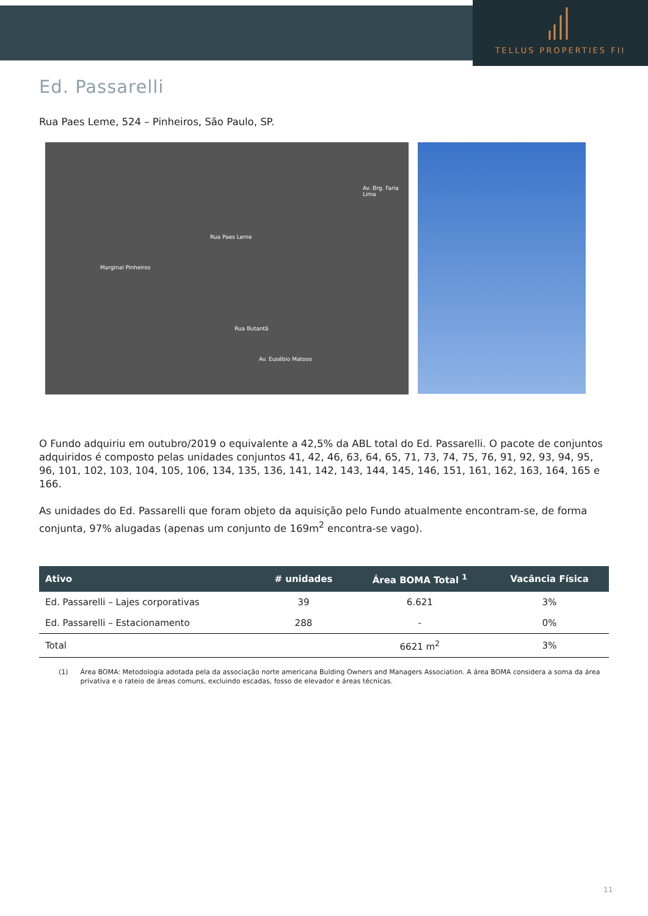TELLUS PROPERTIES FII
Ed. Passarelli
Rua Paes Leme, 524 – Pinheiros, São Paulo, SP.
Rua Paes Leme
Marginal Pinheiros
Av. Brg. Faria Lima
Rua Butantã
Av. Eusébio Matoso
O Fundo adquiriu em outubro/2019 o equivalente a 42,5% da ABL total do Ed. Passarelli. O pacote de conjuntos adquiridos é composto pelas unidades conjuntos 41, 42, 46, 63, 64, 65, 71, 73, 74, 75, 76, 91, 92, 93, 94, 95, 96, 101, 102, 103, 104, 105, 106, 134, 135, 136, 141, 142, 143, 144, 145, 146, 151, 161, 162, 163, 164, 165 e 166.
As unidades do Ed. Passarelli que foram objeto da aquisição pelo Fundo atualmente encontram-se, de forma conjunta, 97% alugadas (apenas um conjunto de 169m<sup>2</sup> encontra-se vago).
| Ativo | # unidades | Área BOMA Total <sup>1</sup> | Vacância Física |
| --- | --- | --- | --- |
| Ed. Passarelli – Lajes corporativas | 39 | 6.621 | 3% |
| Ed. Passarelli – Estacionamento | 288 | - | 0% |
| Total | | 6621 m<sup>2</sup> | 3% |
(1) Área BOMA: Metodologia adotada pela da associação norte americana Bulding Owners and Managers Association. A área BOMA considera a soma da área privativa e o rateio de áreas comuns, excluindo escadas, fosso de elevador e áreas técnicas.
11